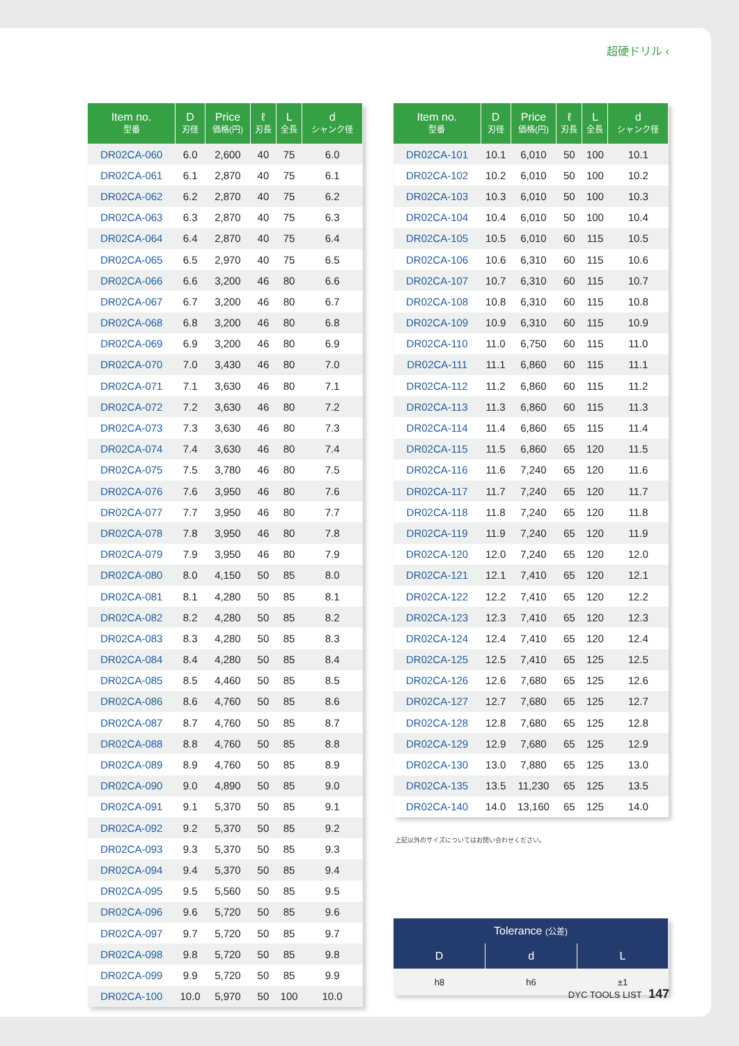超硬ドリル ‹
| Item no. 型番 | D 刃径 | Price 価格(円) | ℓ 刃長 | L 全長 | d シャンク径 |
| --- | --- | --- | --- | --- | --- |
| DR02CA-060 | 6.0 | 2,600 | 40 | 75 | 6.0 |
| DR02CA-061 | 6.1 | 2,870 | 40 | 75 | 6.1 |
| DR02CA-062 | 6.2 | 2,870 | 40 | 75 | 6.2 |
| DR02CA-063 | 6.3 | 2,870 | 40 | 75 | 6.3 |
| DR02CA-064 | 6.4 | 2,870 | 40 | 75 | 6.4 |
| DR02CA-065 | 6.5 | 2,970 | 40 | 75 | 6.5 |
| DR02CA-066 | 6.6 | 3,200 | 46 | 80 | 6.6 |
| DR02CA-067 | 6.7 | 3,200 | 46 | 80 | 6.7 |
| DR02CA-068 | 6.8 | 3,200 | 46 | 80 | 6.8 |
| DR02CA-069 | 6.9 | 3,200 | 46 | 80 | 6.9 |
| DR02CA-070 | 7.0 | 3,430 | 46 | 80 | 7.0 |
| DR02CA-071 | 7.1 | 3,630 | 46 | 80 | 7.1 |
| DR02CA-072 | 7.2 | 3,630 | 46 | 80 | 7.2 |
| DR02CA-073 | 7.3 | 3,630 | 46 | 80 | 7.3 |
| DR02CA-074 | 7.4 | 3,630 | 46 | 80 | 7.4 |
| DR02CA-075 | 7.5 | 3,780 | 46 | 80 | 7.5 |
| DR02CA-076 | 7.6 | 3,950 | 46 | 80 | 7.6 |
| DR02CA-077 | 7.7 | 3,950 | 46 | 80 | 7.7 |
| DR02CA-078 | 7.8 | 3,950 | 46 | 80 | 7.8 |
| DR02CA-079 | 7.9 | 3,950 | 46 | 80 | 7.9 |
| DR02CA-080 | 8.0 | 4,150 | 50 | 85 | 8.0 |
| DR02CA-081 | 8.1 | 4,280 | 50 | 85 | 8.1 |
| DR02CA-082 | 8.2 | 4,280 | 50 | 85 | 8.2 |
| DR02CA-083 | 8.3 | 4,280 | 50 | 85 | 8.3 |
| DR02CA-084 | 8.4 | 4,280 | 50 | 85 | 8.4 |
| DR02CA-085 | 8.5 | 4,460 | 50 | 85 | 8.5 |
| DR02CA-086 | 8.6 | 4,760 | 50 | 85 | 8.6 |
| DR02CA-087 | 8.7 | 4,760 | 50 | 85 | 8.7 |
| DR02CA-088 | 8.8 | 4,760 | 50 | 85 | 8.8 |
| DR02CA-089 | 8.9 | 4,760 | 50 | 85 | 8.9 |
| DR02CA-090 | 9.0 | 4,890 | 50 | 85 | 9.0 |
| DR02CA-091 | 9.1 | 5,370 | 50 | 85 | 9.1 |
| DR02CA-092 | 9.2 | 5,370 | 50 | 85 | 9.2 |
| DR02CA-093 | 9.3 | 5,370 | 50 | 85 | 9.3 |
| DR02CA-094 | 9.4 | 5,370 | 50 | 85 | 9.4 |
| DR02CA-095 | 9.5 | 5,560 | 50 | 85 | 9.5 |
| DR02CA-096 | 9.6 | 5,720 | 50 | 85 | 9.6 |
| DR02CA-097 | 9.7 | 5,720 | 50 | 85 | 9.7 |
| DR02CA-098 | 9.8 | 5,720 | 50 | 85 | 9.8 |
| DR02CA-099 | 9.9 | 5,720 | 50 | 85 | 9.9 |
| DR02CA-100 | 10.0 | 5,970 | 50 | 100 | 10.0 |
| Item no. 型番 | D 刃径 | Price 価格(円) | ℓ 刃長 | L 全長 | d シャンク径 |
| --- | --- | --- | --- | --- | --- |
| DR02CA-101 | 10.1 | 6,010 | 50 | 100 | 10.1 |
| DR02CA-102 | 10.2 | 6,010 | 50 | 100 | 10.2 |
| DR02CA-103 | 10.3 | 6,010 | 50 | 100 | 10.3 |
| DR02CA-104 | 10.4 | 6,010 | 50 | 100 | 10.4 |
| DR02CA-105 | 10.5 | 6,010 | 60 | 115 | 10.5 |
| DR02CA-106 | 10.6 | 6,310 | 60 | 115 | 10.6 |
| DR02CA-107 | 10.7 | 6,310 | 60 | 115 | 10.7 |
| DR02CA-108 | 10.8 | 6,310 | 60 | 115 | 10.8 |
| DR02CA-109 | 10.9 | 6,310 | 60 | 115 | 10.9 |
| DR02CA-110 | 11.0 | 6,750 | 60 | 115 | 11.0 |
| DR02CA-111 | 11.1 | 6,860 | 60 | 115 | 11.1 |
| DR02CA-112 | 11.2 | 6,860 | 60 | 115 | 11.2 |
| DR02CA-113 | 11.3 | 6,860 | 60 | 115 | 11.3 |
| DR02CA-114 | 11.4 | 6,860 | 65 | 115 | 11.4 |
| DR02CA-115 | 11.5 | 6,860 | 65 | 120 | 11.5 |
| DR02CA-116 | 11.6 | 7,240 | 65 | 120 | 11.6 |
| DR02CA-117 | 11.7 | 7,240 | 65 | 120 | 11.7 |
| DR02CA-118 | 11.8 | 7,240 | 65 | 120 | 11.8 |
| DR02CA-119 | 11.9 | 7,240 | 65 | 120 | 11.9 |
| DR02CA-120 | 12.0 | 7,240 | 65 | 120 | 12.0 |
| DR02CA-121 | 12.1 | 7,410 | 65 | 120 | 12.1 |
| DR02CA-122 | 12.2 | 7,410 | 65 | 120 | 12.2 |
| DR02CA-123 | 12.3 | 7,410 | 65 | 120 | 12.3 |
| DR02CA-124 | 12.4 | 7,410 | 65 | 120 | 12.4 |
| DR02CA-125 | 12.5 | 7,410 | 65 | 125 | 12.5 |
| DR02CA-126 | 12.6 | 7,680 | 65 | 125 | 12.6 |
| DR02CA-127 | 12.7 | 7,680 | 65 | 125 | 12.7 |
| DR02CA-128 | 12.8 | 7,680 | 65 | 125 | 12.8 |
| DR02CA-129 | 12.9 | 7,680 | 65 | 125 | 12.9 |
| DR02CA-130 | 13.0 | 7,880 | 65 | 125 | 13.0 |
| DR02CA-135 | 13.5 | 11,230 | 65 | 125 | 13.5 |
| DR02CA-140 | 14.0 | 13,160 | 65 | 125 | 14.0 |
上記以外のサイズについてはお問い合わせください。
| Tolerance (公差) | | |
| --- | --- | --- |
| D | d | L |
| h8 | h6 | ±1 |
DYC TOOLS LIST 147